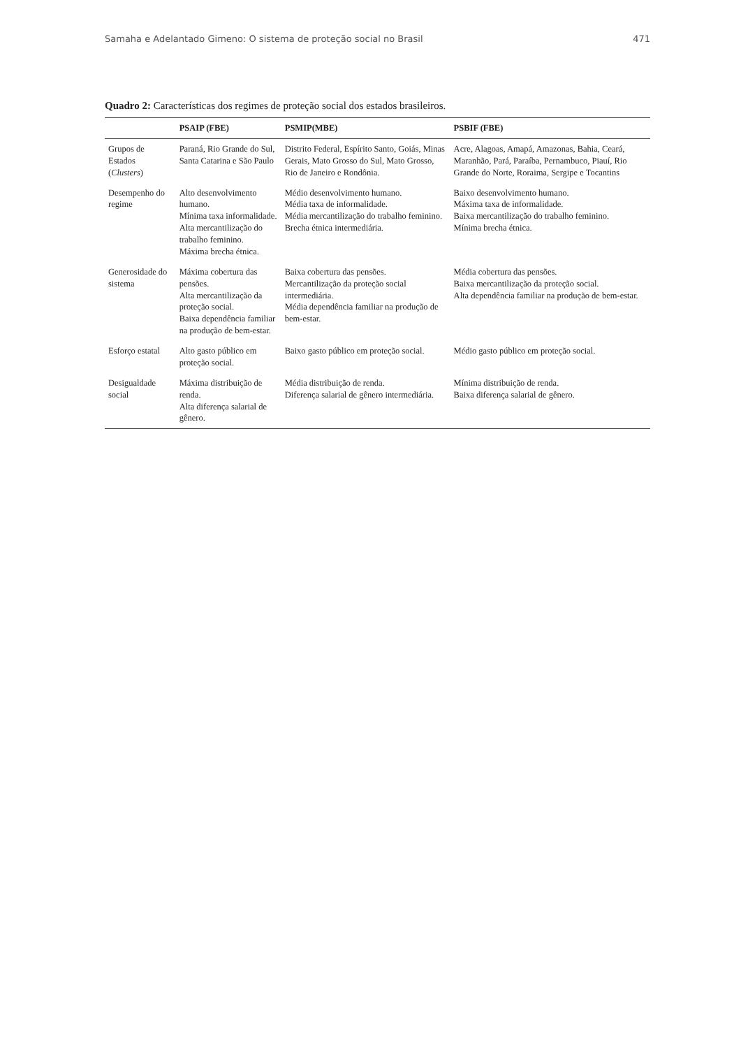Samaha e Adelantado Gimeno: O sistema de proteção social no Brasil 471
Quadro 2: Características dos regimes de proteção social dos estados brasileiros.
| | PSAIP (FBE) | PSMIP(MBE) | PSBIF (FBE) |
| --- | --- | --- | --- |
| Grupos de Estados ( Clusters ) | Paraná, Rio Grande do Sul, Santa Catarina e São Paulo | Distrito Federal, Espírito Santo, Goiás, Minas Gerais, Mato Grosso do Sul, Mato Grosso, Rio de Janeiro e Rondônia. | Acre, Alagoas, Amapá, Amazonas, Bahia, Ceará, Maranhão, Pará, Paraíba, Pernambuco, Piauí, Rio Grande do Norte, Roraima, Sergipe e Tocantins |
| Desempenho do regime | Alto desenvolvimento humano. Mínima taxa informalidade. Alta mercantilização do trabalho feminino. Máxima brecha étnica. | Médio desenvolvimento humano. Média taxa de informalidade. Média mercantilização do trabalho feminino. Brecha étnica intermediária. | Baixo desenvolvimento humano. Máxima taxa de informalidade. Baixa mercantilização do trabalho feminino. Mínima brecha étnica. |
| Generosidade do sistema | Máxima cobertura das pensões. Alta mercantilização da proteção social. Baixa dependência familiar na produção de bem-estar. | Baixa cobertura das pensões. Mercantilização da proteção social intermediária. Média dependência familiar na produção de bem-estar. | Média cobertura das pensões. Baixa mercantilização da proteção social. Alta dependência familiar na produção de bem-estar. |
| Esforço estatal | Alto gasto público em proteção social. | Baixo gasto público em proteção social. | Médio gasto público em proteção social. |
| Desigualdade social | Máxima distribuição de renda. Alta diferença salarial de gênero. | Média distribuição de renda. Diferença salarial de gênero intermediária. | Mínima distribuição de renda. Baixa diferença salarial de gênero. |